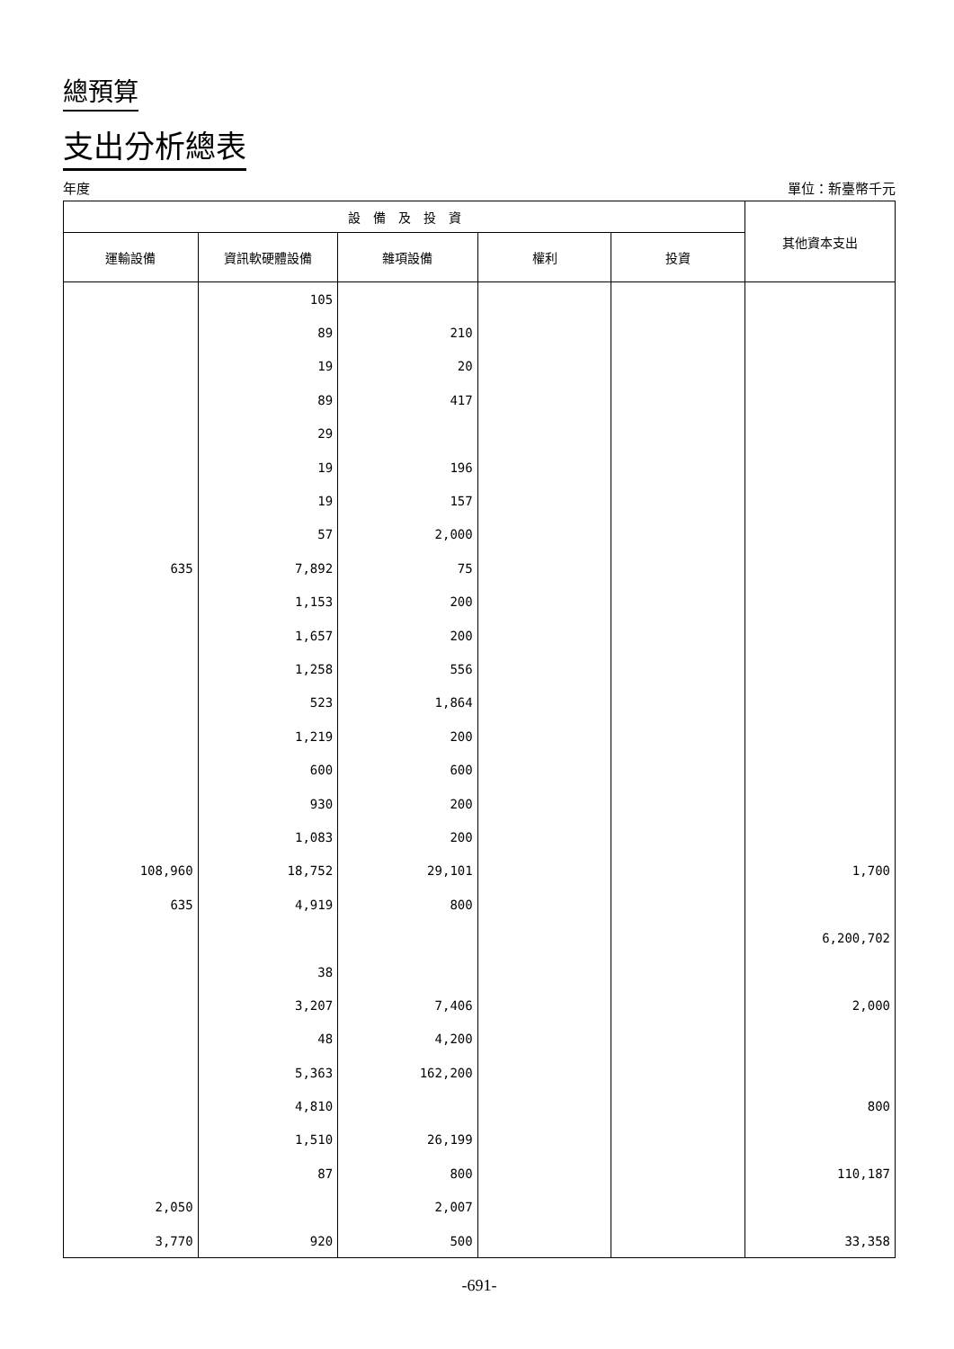總預算
支出分析總表
年度 單位：新臺幣千元
| 設 備 及 投 資 | | | | | 其他資本支出 |
| --- | --- | --- | --- | --- | --- |
| 運輸設備 | 資訊軟硬體設備 | 雜項設備 | 權利 | 投資 | |
| | 105 | | | | |
| | 89 | 210 | | | |
| | 19 | 20 | | | |
| | 89 | 417 | | | |
| | 29 | | | | |
| | 19 | 196 | | | |
| | 19 | 157 | | | |
| | 57 | 2,000 | | | |
| 635 | 7,892 | 75 | | | |
| | 1,153 | 200 | | | |
| | 1,657 | 200 | | | |
| | 1,258 | 556 | | | |
| | 523 | 1,864 | | | |
| | 1,219 | 200 | | | |
| | 600 | 600 | | | |
| | 930 | 200 | | | |
| | 1,083 | 200 | | | |
| 108,960 | 18,752 | 29,101 | | | 1,700 |
| 635 | 4,919 | 800 | | | |
| | | | | | 6,200,702 |
| | 38 | | | | |
| | 3,207 | 7,406 | | | 2,000 |
| | 48 | 4,200 | | | |
| | 5,363 | 162,200 | | | |
| | 4,810 | | | | 800 |
| | 1,510 | 26,199 | | | |
| | 87 | 800 | | | 110,187 |
| 2,050 | | 2,007 | | | |
| 3,770 | 920 | 500 | | | 33,358 |
-691-